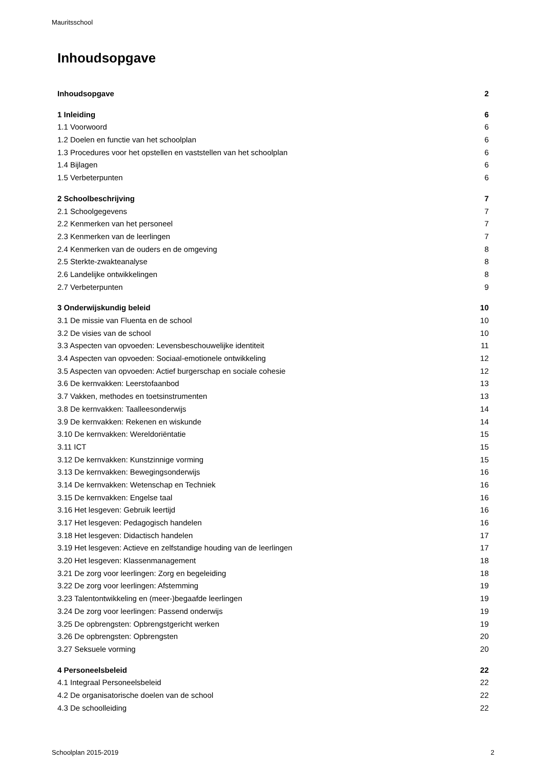Mauritsschool
Inhoudsopgave
Inhoudsopgave 2
1 Inleiding 6
1.1 Voorwoord 6
1.2 Doelen en functie van het schoolplan 6
1.3 Procedures voor het opstellen en vaststellen van het schoolplan 6
1.4 Bijlagen 6
1.5 Verbeterpunten 6
2 Schoolbeschrijving 7
2.1 Schoolgegevens 7
2.2 Kenmerken van het personeel 7
2.3 Kenmerken van de leerlingen 7
2.4 Kenmerken van de ouders en de omgeving 8
2.5 Sterkte-zwakteanalyse 8
2.6 Landelijke ontwikkelingen 8
2.7 Verbeterpunten 9
3 Onderwijskundig beleid 10
3.1 De missie van Fluenta en de school 10
3.2 De visies van de school 10
3.3 Aspecten van opvoeden: Levensbeschouwelijke identiteit 11
3.4 Aspecten van opvoeden: Sociaal-emotionele ontwikkeling 12
3.5 Aspecten van opvoeden: Actief burgerschap en sociale cohesie 12
3.6 De kernvakken: Leerstofaanbod 13
3.7 Vakken, methodes en toetsinstrumenten 13
3.8 De kernvakken: Taalleesonderwijs 14
3.9 De kernvakken: Rekenen en wiskunde 14
3.10 De kernvakken: Wereldoriëntatie 15
3.11 ICT 15
3.12 De kernvakken: Kunstzinnige vorming 15
3.13 De kernvakken: Bewegingsonderwijs 16
3.14 De kernvakken: Wetenschap en Techniek 16
3.15 De kernvakken: Engelse taal 16
3.16 Het lesgeven: Gebruik leertijd 16
3.17 Het lesgeven: Pedagogisch handelen 16
3.18 Het lesgeven: Didactisch handelen 17
3.19 Het lesgeven: Actieve en zelfstandige houding van de leerlingen 17
3.20 Het lesgeven: Klassenmanagement 18
3.21 De zorg voor leerlingen: Zorg en begeleiding 18
3.22 De zorg voor leerlingen: Afstemming 19
3.23 Talentontwikkeling en (meer-)begaafde leerlingen 19
3.24 De zorg voor leerlingen: Passend onderwijs 19
3.25 De opbrengsten: Opbrengstgericht werken 19
3.26 De opbrengsten: Opbrengsten 20
3.27 Seksuele vorming 20
4 Personeelsbeleid 22
4.1 Integraal Personeelsbeleid 22
4.2 De organisatorische doelen van de school 22
4.3 De schoolleiding 22
Schoolplan 2015-2019 2